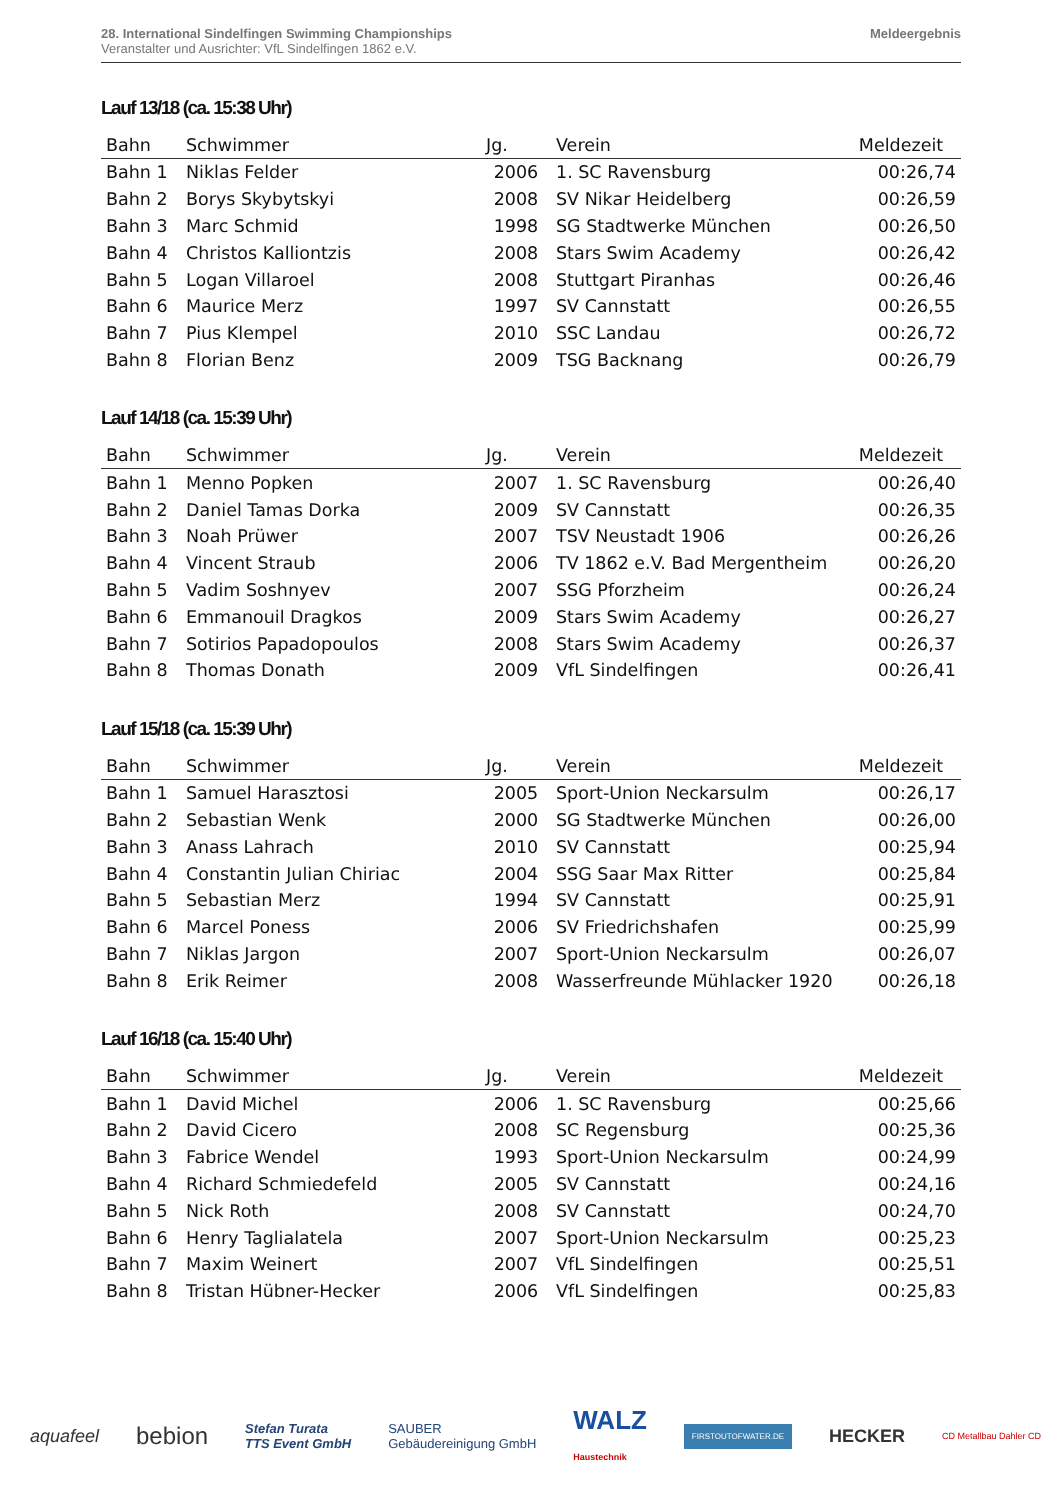28. International Sindelfingen Swimming Championships
Veranstalter und Ausrichter: VfL Sindelfingen 1862 e.V.
Meldeergebnis
Lauf 13/18 (ca. 15:38 Uhr)
| Bahn | Schwimmer | Jg. | Verein | Meldezeit |
| --- | --- | --- | --- | --- |
| Bahn 1 | Niklas Felder | 2006 | 1. SC Ravensburg | 00:26,74 |
| Bahn 2 | Borys Skybytskyi | 2008 | SV Nikar Heidelberg | 00:26,59 |
| Bahn 3 | Marc Schmid | 1998 | SG Stadtwerke München | 00:26,50 |
| Bahn 4 | Christos Kalliontzis | 2008 | Stars Swim Academy | 00:26,42 |
| Bahn 5 | Logan Villaroel | 2008 | Stuttgart Piranhas | 00:26,46 |
| Bahn 6 | Maurice Merz | 1997 | SV Cannstatt | 00:26,55 |
| Bahn 7 | Pius Klempel | 2010 | SSC Landau | 00:26,72 |
| Bahn 8 | Florian Benz | 2009 | TSG Backnang | 00:26,79 |
Lauf 14/18 (ca. 15:39 Uhr)
| Bahn | Schwimmer | Jg. | Verein | Meldezeit |
| --- | --- | --- | --- | --- |
| Bahn 1 | Menno Popken | 2007 | 1. SC Ravensburg | 00:26,40 |
| Bahn 2 | Daniel Tamas Dorka | 2009 | SV Cannstatt | 00:26,35 |
| Bahn 3 | Noah Prüwer | 2007 | TSV Neustadt 1906 | 00:26,26 |
| Bahn 4 | Vincent Straub | 2006 | TV 1862 e.V. Bad Mergentheim | 00:26,20 |
| Bahn 5 | Vadim Soshnyev | 2007 | SSG Pforzheim | 00:26,24 |
| Bahn 6 | Emmanouil Dragkos | 2009 | Stars Swim Academy | 00:26,27 |
| Bahn 7 | Sotirios Papadopoulos | 2008 | Stars Swim Academy | 00:26,37 |
| Bahn 8 | Thomas Donath | 2009 | VfL Sindelfingen | 00:26,41 |
Lauf 15/18 (ca. 15:39 Uhr)
| Bahn | Schwimmer | Jg. | Verein | Meldezeit |
| --- | --- | --- | --- | --- |
| Bahn 1 | Samuel Harasztosi | 2005 | Sport-Union Neckarsulm | 00:26,17 |
| Bahn 2 | Sebastian Wenk | 2000 | SG Stadtwerke München | 00:26,00 |
| Bahn 3 | Anass Lahrach | 2010 | SV Cannstatt | 00:25,94 |
| Bahn 4 | Constantin Julian Chiriac | 2004 | SSG Saar Max Ritter | 00:25,84 |
| Bahn 5 | Sebastian Merz | 1994 | SV Cannstatt | 00:25,91 |
| Bahn 6 | Marcel Poness | 2006 | SV Friedrichshafen | 00:25,99 |
| Bahn 7 | Niklas Jargon | 2007 | Sport-Union Neckarsulm | 00:26,07 |
| Bahn 8 | Erik Reimer | 2008 | Wasserfreunde Mühlacker 1920 | 00:26,18 |
Lauf 16/18 (ca. 15:40 Uhr)
| Bahn | Schwimmer | Jg. | Verein | Meldezeit |
| --- | --- | --- | --- | --- |
| Bahn 1 | David Michel | 2006 | 1. SC Ravensburg | 00:25,66 |
| Bahn 2 | David Cicero | 2008 | SC Regensburg | 00:25,36 |
| Bahn 3 | Fabrice Wendel | 1993 | Sport-Union Neckarsulm | 00:24,99 |
| Bahn 4 | Richard Schmiedefeld | 2005 | SV Cannstatt | 00:24,16 |
| Bahn 5 | Nick Roth | 2008 | SV Cannstatt | 00:24,70 |
| Bahn 6 | Henry Taglialatela | 2007 | Sport-Union Neckarsulm | 00:25,23 |
| Bahn 7 | Maxim Weinert | 2007 | VfL Sindelfingen | 00:25,51 |
| Bahn 8 | Tristan Hübner-Hecker | 2006 | VfL Sindelfingen | 00:25,83 |
aquafeel bebion Stefan Turata
TTS Event GmbH SAUBER
Gebäudereinigung GmbH WALZ
Haustechnik FIRSTOUTOFWATER.DE HECKER CD Metallbau Dahler CD